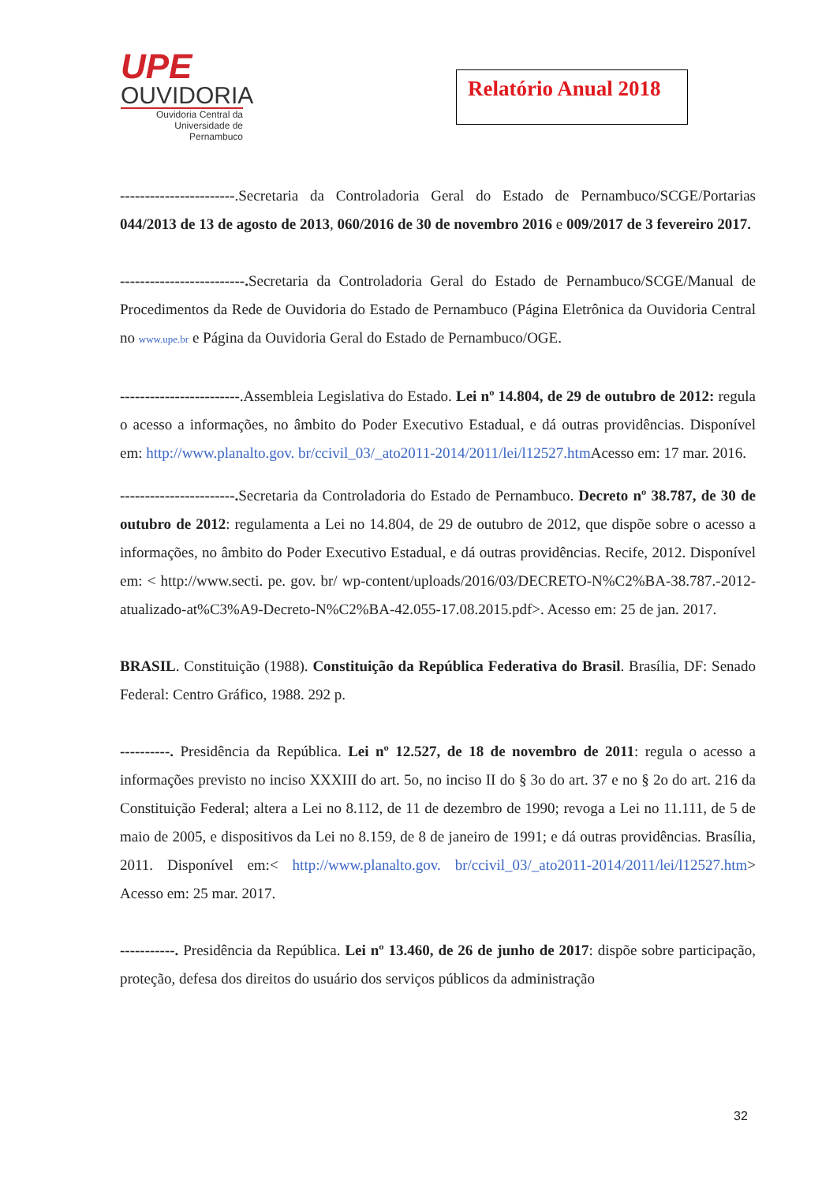UPE
OUVIDORIA
Ouvidoria Central da
Universidade de Pernambuco
Relatório Anual 2018
-----------------------.Secretaria da Controladoria Geral do Estado de Pernambuco/SCGE/Portarias 044/2013 de 13 de agosto de 2013, 060/2016 de 30 de novembro 2016 e 009/2017 de 3 fevereiro 2017.
-------------------------. Secretaria da Controladoria Geral do Estado de Pernambuco/SCGE/Manual de Procedimentos da Rede de Ouvidoria do Estado de Pernambuco (Página Eletrônica da Ouvidoria Central no www.upe.br e Página da Ouvidoria Geral do Estado de Pernambuco/OGE.
------------------------.Assembleia Legislativa do Estado. Lei nº 14.804, de 29 de outubro de 2012: regula o acesso a informações, no âmbito do Poder Executivo Estadual, e dá outras providências. Disponível em: http://www.planalto.gov. br/ccivil_03/_ato2011-2014/2011/lei/l12527.htm Acesso em: 17 mar. 2016.
-----------------------. Secretaria da Controladoria do Estado de Pernambuco. Decreto nº 38.787, de 30 de outubro de 2012: regulamenta a Lei no 14.804, de 29 de outubro de 2012, que dispõe sobre o acesso a informações, no âmbito do Poder Executivo Estadual, e dá outras providências. Recife, 2012. Disponível em: < http://www.secti. pe. gov. br/ wp-content/uploads/2016/03/DECRETO-N%C2%BA-38.787.-2012-atualizado-at%C3%A9-Decreto-N%C2%BA-42.055-17.08.2015.pdf>. Acesso em: 25 de jan. 2017.
BRASIL. Constituição (1988). Constituição da República Federativa do Brasil. Brasília, DF: Senado Federal: Centro Gráfico, 1988. 292 p.
----------. Presidência da República. Lei nº 12.527, de 18 de novembro de 2011: regula o acesso a informações previsto no inciso XXXIII do art. 5o, no inciso II do § 3o do art. 37 e no § 2o do art. 216 da Constituição Federal; altera a Lei no 8.112, de 11 de dezembro de 1990; revoga a Lei no 11.111, de 5 de maio de 2005, e dispositivos da Lei no 8.159, de 8 de janeiro de 1991; e dá outras providências. Brasília, 2011. Disponível em:< http://www.planalto.gov. br/ccivil_03/_ato2011-2014/2011/lei/l12527.htm> Acesso em: 25 mar. 2017.
-----------. Presidência da República. Lei nº 13.460, de 26 de junho de 2017: dispõe sobre participação, proteção, defesa dos direitos do usuário dos serviços públicos da administração
32